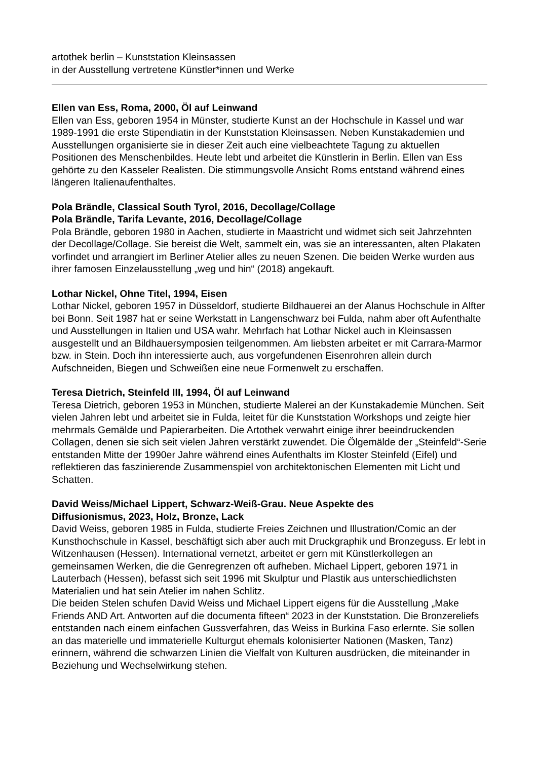artothek berlin – Kunststation Kleinsassen
in der Ausstellung vertretene Künstler*innen und Werke
Ellen van Ess, Roma, 2000, Öl auf Leinwand
Ellen van Ess, geboren 1954 in Münster, studierte Kunst an der Hochschule in Kassel und war 1989-1991 die erste Stipendiatin in der Kunststation Kleinsassen. Neben Kunstakademien und Ausstellungen organisierte sie in dieser Zeit auch eine vielbeachtete Tagung zu aktuellen Positionen des Menschenbildes. Heute lebt und arbeitet die Künstlerin in Berlin. Ellen van Ess gehörte zu den Kasseler Realisten. Die stimmungsvolle Ansicht Roms entstand während eines längeren Italienaufenthaltes.
Pola Brändle, Classical South Tyrol, 2016, Decollage/Collage
Pola Brändle, Tarifa Levante, 2016, Decollage/Collage
Pola Brändle, geboren 1980 in Aachen, studierte in Maastricht und widmet sich seit Jahrzehnten der Decollage/Collage. Sie bereist die Welt, sammelt ein, was sie an interessanten, alten Plakaten vorfindet und arrangiert im Berliner Atelier alles zu neuen Szenen. Die beiden Werke wurden aus ihrer famosen Einzelausstellung „weg und hin“ (2018) angekauft.
Lothar Nickel, Ohne Titel, 1994, Eisen
Lothar Nickel, geboren 1957 in Düsseldorf, studierte Bildhauerei an der Alanus Hochschule in Alfter bei Bonn. Seit 1987 hat er seine Werkstatt in Langenschwarz bei Fulda, nahm aber oft Aufenthalte und Ausstellungen in Italien und USA wahr. Mehrfach hat Lothar Nickel auch in Kleinsassen ausgestellt und an Bildhauersymposien teilgenommen. Am liebsten arbeitet er mit Carrara-Marmor bzw. in Stein. Doch ihn interessierte auch, aus vorgefundenen Eisenrohren allein durch Aufschneiden, Biegen und Schweißen eine neue Formenwelt zu erschaffen.
Teresa Dietrich, Steinfeld III, 1994, Öl auf Leinwand
Teresa Dietrich, geboren 1953 in München, studierte Malerei an der Kunstakademie München. Seit vielen Jahren lebt und arbeitet sie in Fulda, leitet für die Kunststation Workshops und zeigte hier mehrmals Gemälde und Papierarbeiten. Die Artothek verwahrt einige ihrer beeindruckenden Collagen, denen sie sich seit vielen Jahren verstärkt zuwendet. Die Ölgemälde der „Steinfeld“-Serie entstanden Mitte der 1990er Jahre während eines Aufenthalts im Kloster Steinfeld (Eifel) und reflektieren das faszinierende Zusammenspiel von architektonischen Elementen mit Licht und Schatten.
David Weiss/Michael Lippert, Schwarz-Weiß-Grau. Neue Aspekte des
Diffusionismus, 2023, Holz, Bronze, Lack
David Weiss, geboren 1985 in Fulda, studierte Freies Zeichnen und Illustration/Comic an der Kunsthochschule in Kassel, beschäftigt sich aber auch mit Druckgraphik und Bronzeguss. Er lebt in Witzenhausen (Hessen). International vernetzt, arbeitet er gern mit Künstlerkollegen an gemeinsamen Werken, die die Genregrenzen oft aufheben. Michael Lippert, geboren 1971 in Lauterbach (Hessen), befasst sich seit 1996 mit Skulptur und Plastik aus unterschiedlichsten Materialien und hat sein Atelier im nahen Schlitz.
Die beiden Stelen schufen David Weiss und Michael Lippert eigens für die Ausstellung „Make Friends AND Art. Antworten auf die documenta fifteen“ 2023 in der Kunststation. Die Bronzereliefs entstanden nach einem einfachen Gussverfahren, das Weiss in Burkina Faso erlernte. Sie sollen an das materielle und immaterielle Kulturgut ehemals kolonisierter Nationen (Masken, Tanz) erinnern, während die schwarzen Linien die Vielfalt von Kulturen ausdrücken, die miteinander in Beziehung und Wechselwirkung stehen.